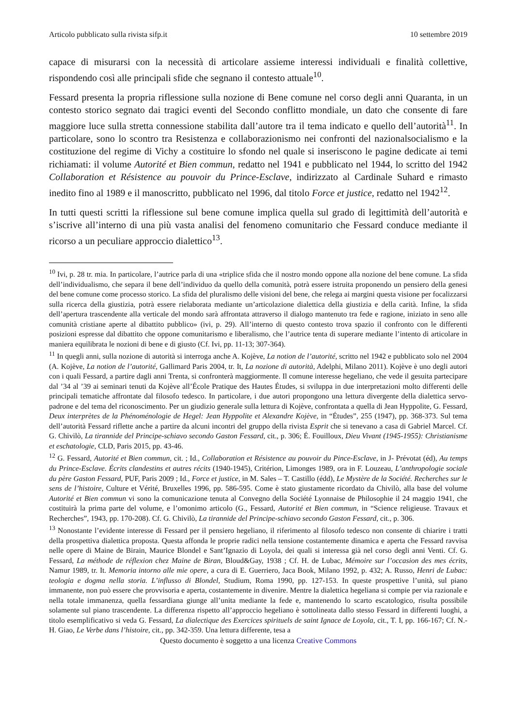Articolo pubblicato sulla rivista sifp.it 10 settembre 2019
capace di misurarsi con la necessità di articolare assieme interessi individuali e finalità collettive, rispondendo così alle principali sfide che segnano il contesto attuale<sup>10</sup>.
Fessard presenta la propria riflessione sulla nozione di Bene comune nel corso degli anni Quaranta, in un contesto storico segnato dai tragici eventi del Secondo conflitto mondiale, un dato che consente di fare maggiore luce sulla stretta connessione stabilita dall’autore tra il tema indicato e quello dell’autorità<sup>11</sup>. In particolare, sono lo scontro tra Resistenza e collaborazionismo nei confronti del nazionalsocialismo e la costituzione del regime di Vichy a costituire lo sfondo nel quale si inseriscono le pagine dedicate ai temi richiamati: il volume Autorité et Bien commun, redatto nel 1941 e pubblicato nel 1944, lo scritto del 1942 Collaboration et Résistence au pouvoir du Prince-Esclave, indirizzato al Cardinale Suhard e rimasto inedito fino al 1989 e il manoscritto, pubblicato nel 1996, dal titolo Force et justice, redatto nel 1942<sup>12</sup>.
In tutti questi scritti la riflessione sul bene comune implica quella sul grado di legittimità dell’autorità e s’iscrive all’interno di una più vasta analisi del fenomeno comunitario che Fessard conduce mediante il ricorso a un peculiare approccio dialettico<sup>13</sup>.
<sup>10</sup> Ivi, p. 28 tr. mia. In particolare, l’autrice parla di una «triplice sfida che il nostro mondo oppone alla nozione del bene comune. La sfida dell’individualismo, che separa il bene dell’individuo da quello della comunità, potrà essere istruita proponendo un pensiero della genesi del bene comune come processo storico. La sfida del pluralismo delle visioni del bene, che relega ai margini questa visione per focalizzarsi sulla ricerca della giustizia, potrà essere rielaborata mediante un’articolazione dialettica della giustizia e della carità. Infine, la sfida dell’apertura trascendente alla verticale del mondo sarà affrontata attraverso il dialogo mantenuto tra fede e ragione, iniziato in seno alle comunità cristiane aperte al dibattito pubblico» (ivi, p. 29). All’interno di questo contesto trova spazio il confronto con le differenti posizioni espresse dal dibattito che oppone comunitarismo e liberalismo, che l’autrice tenta di superare mediante l’intento di articolare in maniera equilibrata le nozioni di bene e di giusto (Cf. Ivi, pp. 11-13; 307-364).
<sup>11</sup> In quegli anni, sulla nozione di autorità si interroga anche A. Kojève, La notion de l’autorité, scritto nel 1942 e pubblicato solo nel 2004 (A. Kojève, La notion de l’autorité, Gallimard Paris 2004, tr. It, La nozione di autorità, Adelphi, Milano 2011). Kojève è uno degli autori con i quali Fessard, a partire dagli anni Trenta, si confronterà maggiormente. Il comune interesse hegeliano, che vede il gesuita partecipare dal ’34 al ’39 ai seminari tenuti da Kojève all’École Pratique des Hautes Études, si sviluppa in due interpretazioni molto differenti delle principali tematiche affrontate dal filosofo tedesco. In particolare, i due autori propongono una lettura divergente della dialettica servo-padrone e del tema del riconoscimento. Per un giudizio generale sulla lettura di Kojève, confrontata a quella di Jean Hyppolite, G. Fessard, Deux interprètes de la Phénoménologie de Hegel: Jean Hyppolite et Alexandre Kojève, in “Études”, 255 (1947), pp. 368-373. Sul tema dell’autorità Fessard riflette anche a partire da alcuni incontri del gruppo della rivista Esprit che si tenevano a casa di Gabriel Marcel. Cf. G. Chivilò, La tirannide del Principe-schiavo secondo Gaston Fessard, cit., p. 306; É. Fouilloux, Dieu Vivant (1945-1955): Christianisme et eschatologie, CLD, Paris 2015, pp. 43-46.
<sup>12</sup> G. Fessard, Autorité et Bien commun, cit. ; Id., Collaboration et Résistence au pouvoir du Pince-Esclave, in J- Prévotat (éd), Au temps du Prince-Esclave. Écrits clandestins et autres récits (1940-1945), Critérion, Limonges 1989, ora in F. Louzeau, L’anthropologie sociale du père Gaston Fessard, PUF, Paris 2009 ; Id., Force et justice, in M. Sales – T. Castillo (édd), Le Mystère de la Société. Recherches sur le sens de l’histoire, Culture et Vérité, Bruxelles 1996, pp. 586-595. Come è stato giustamente ricordato da Chivilò, alla base del volume Autorité et Bien commun vi sono la comunicazione tenuta al Convegno della Société Lyonnaise de Philosophie il 24 maggio 1941, che costituirà la prima parte del volume, e l’omonimo articolo (G., Fessard, Autorité et Bien commun, in “Science religieuse. Travaux et Recherches”, 1943, pp. 170-208). Cf. G. Chivilò, La tirannide del Principe-schiavo secondo Gaston Fessard, cit., p. 306.
<sup>13</sup> Nonostante l’evidente interesse di Fessard per il pensiero hegeliano, il riferimento al filosofo tedesco non consente di chiarire i tratti della prospettiva dialettica proposta. Questa affonda le proprie radici nella tensione costantemente dinamica e aperta che Fessard ravvisa nelle opere di Maine de Birain, Maurice Blondel e Sant’Ignazio di Loyola, dei quali si interessa già nel corso degli anni Venti. Cf. G. Fessard, La méthode de réflexion chez Maine de Biran, Bloud&Gay, 1938 ; Cf. H. de Lubac, Mémoire sur l’occasion des mes écrits, Namur 1989, tr. It. Memoria intorno alle mie opere, a cura di E. Guerriero, Jaca Book, Milano 1992, p. 432; A. Russo, Henri de Lubac: teologia e dogma nella storia. L’influsso di Blondel, Studium, Roma 1990, pp. 127-153. In queste prospettive l’unità, sul piano immanente, non può essere che provvisoria e aperta, costantemente in divenire. Mentre la dialettica hegeliana si compie per via razionale e nella totale immanenza, quella fessardiana giunge all’unita mediante la fede e, mantenendo lo scarto escatologico, risulta possibile solamente sul piano trascendente. La differenza rispetto all’approccio hegeliano è sottolineata dallo stesso Fessard in differenti luoghi, a titolo esemplificativo si veda G. Fessard, La dialectique des Exercices spirituels de saint Ignace de Loyola, cit., T. I, pp. 166-167; Cf. N.-H. Giao, Le Verbe dans l’histoire, cit., pp. 342-359. Una lettura differente, tesa a
Questo documento è soggetto a una licenza Creative Commons